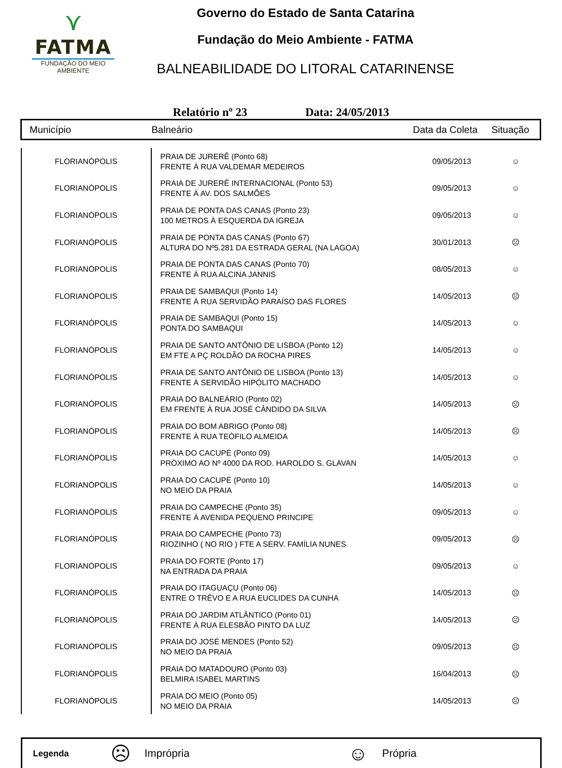⋎
FATMA
FUNDAÇÃO DO MEIO AMBIENTE
Governo do Estado de Santa Catarina
Fundação do Meio Ambiente - FATMA
BALNEABILIDADE DO LITORAL CATARINENSE
Relatório nº 23 Data: 24/05/2013
| Município | Balneário | Data da Coleta | Situação |
| FLORIANÓPOLIS | PRAIA DE JURERÊ (Ponto 68) FRENTE À RUA VALDEMAR MEDEIROS | 09/05/2013 | ☺ |
| FLORIANÓPOLIS | PRAIA DE JURERÊ INTERNACIONAL (Ponto 53) FRENTE À AV. DOS SALMÕES | 09/05/2013 | ☺ |
| FLORIANÓPOLIS | PRAIA DE PONTA DAS CANAS (Ponto 23) 100 METROS À ESQUERDA DA IGREJA | 09/05/2013 | ☺ |
| FLORIANÓPOLIS | PRAIA DE PONTA DAS CANAS (Ponto 67) ALTURA DO Nº5.281 DA ESTRADA GERAL (NA LAGOA) | 30/01/2013 | ☹ |
| FLORIANÓPOLIS | PRAIA DE PONTA DAS CANAS (Ponto 70) FRENTE À RUA ALCINA JANNIS | 08/05/2013 | ☺ |
| FLORIANÓPOLIS | PRAIA DE SAMBAQUI (Ponto 14) FRENTE À RUA SERVIDÃO PARAÍSO DAS FLORES | 14/05/2013 | ☹ |
| FLORIANÓPOLIS | PRAIA DE SAMBAQUI (Ponto 15) PONTA DO SAMBAQUI | 14/05/2013 | ☺ |
| FLORIANÓPOLIS | PRAIA DE SANTO ANTÔNIO DE LISBOA (Ponto 12) EM FTE A PÇ ROLDÃO DA ROCHA PIRES | 14/05/2013 | ☺ |
| FLORIANÓPOLIS | PRAIA DE SANTO ANTÔNIO DE LISBOA (Ponto 13) FRENTE À SERVIDÃO HIPÓLITO MACHADO | 14/05/2013 | ☺ |
| FLORIANÓPOLIS | PRAIA DO BALNEÁRIO (Ponto 02) EM FRENTE À RUA JOSÉ CÂNDIDO DA SILVA | 14/05/2013 | ☹ |
| FLORIANÓPOLIS | PRAIA DO BOM ABRIGO (Ponto 08) FRENTE À RUA TEÓFILO ALMEIDA | 14/05/2013 | ☹ |
| FLORIANÓPOLIS | PRAIA DO CACUPÉ (Ponto 09) PRÓXIMO AO Nº 4000 DA ROD. HAROLDO S. GLAVAN | 14/05/2013 | ☺ |
| FLORIANÓPOLIS | PRAIA DO CACUPÉ (Ponto 10) NO MEIO DA PRAIA | 14/05/2013 | ☺ |
| FLORIANÓPOLIS | PRAIA DO CAMPECHE (Ponto 35) FRENTE À AVENIDA PEQUENO PRINCIPE | 09/05/2013 | ☺ |
| FLORIANÓPOLIS | PRAIA DO CAMPECHE (Ponto 73) RIOZINHO ( NO RIO ) FTE A SERV. FAMÍLIA NUNES | 09/05/2013 | ☹ |
| FLORIANÓPOLIS | PRAIA DO FORTE (Ponto 17) NA ENTRADA DA PRAIA | 09/05/2013 | ☺ |
| FLORIANÓPOLIS | PRAIA DO ITAGUAÇU (Ponto 06) ENTRE O TRÊVO E A RUA EUCLIDES DA CUNHA | 14/05/2013 | ☹ |
| FLORIANÓPOLIS | PRAIA DO JARDIM ATLÂNTICO (Ponto 01) FRENTE À RUA ELESBÃO PINTO DA LUZ | 14/05/2013 | ☹ |
| FLORIANÓPOLIS | PRAIA DO JOSÉ MENDES (Ponto 52) NO MEIO DA PRAIA | 09/05/2013 | ☹ |
| FLORIANÓPOLIS | PRAIA DO MATADOURO (Ponto 03) BELMIRA ISABEL MARTINS | 16/04/2013 | ☹ |
| FLORIANÓPOLIS | PRAIA DO MEIO (Ponto 05) NO MEIO DA PRAIA | 14/05/2013 | ☹ |
Legenda ☹ Imprópria ☺ Própria